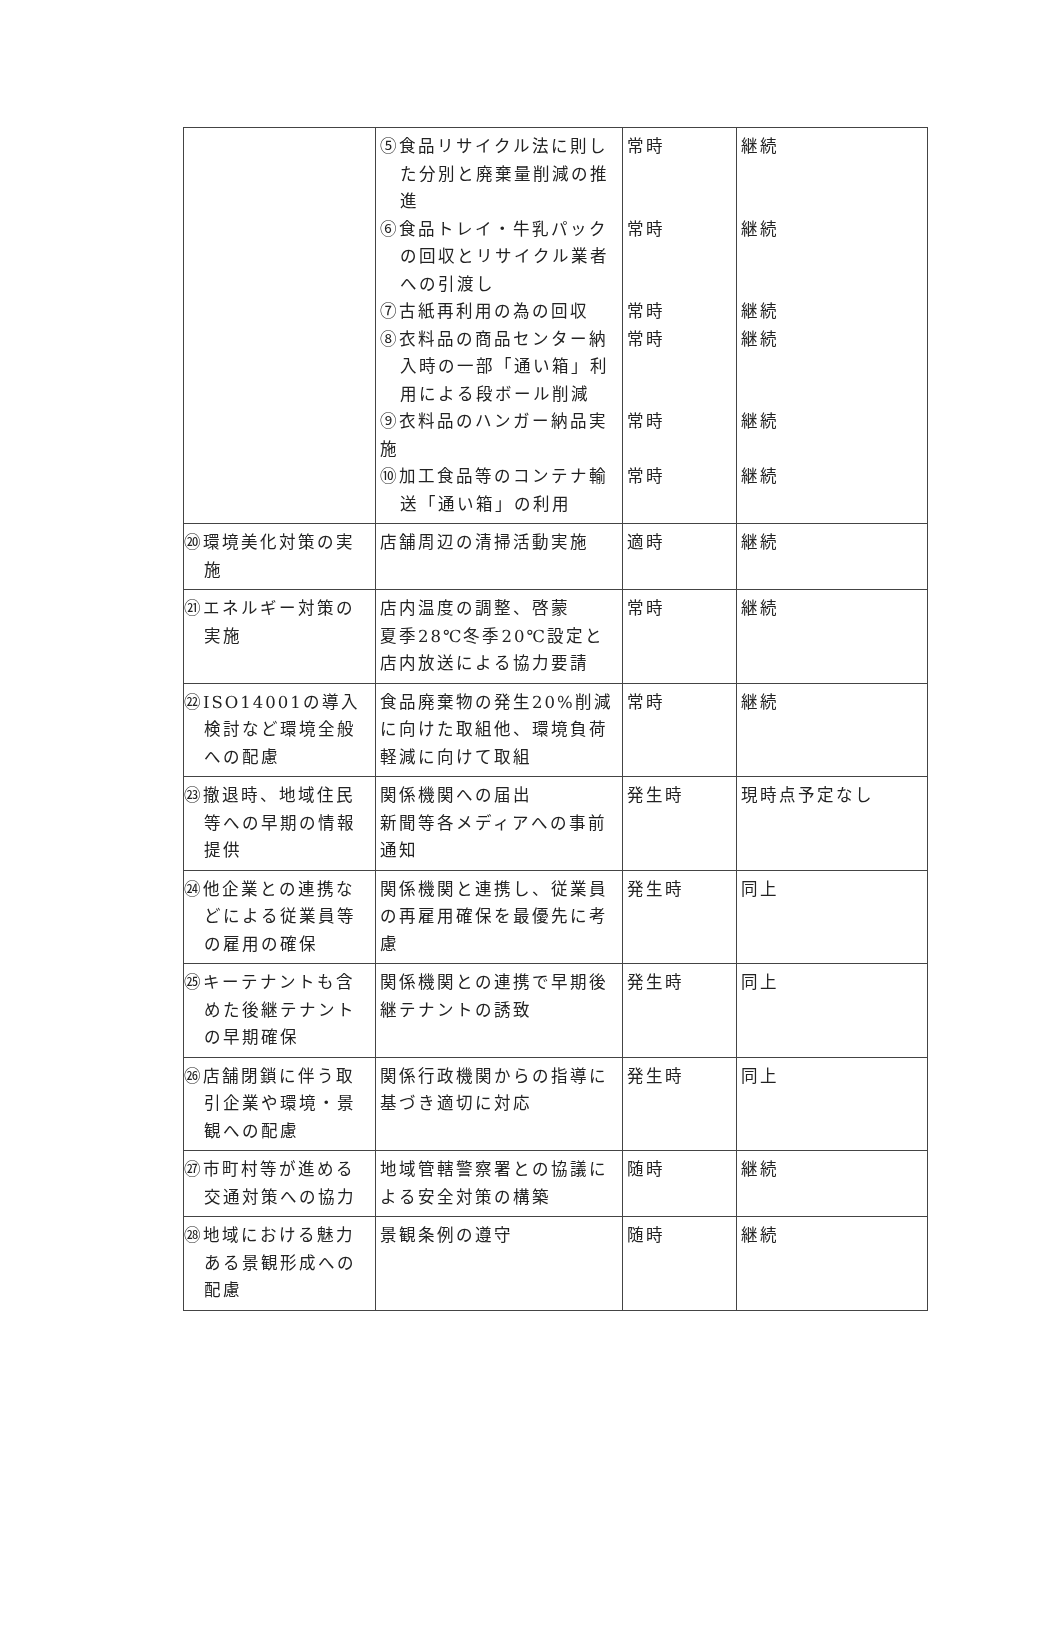| | ⑤食品リサイクル法に則した分別と廃棄量削減の推進 ⑥食品トレイ・牛乳パックの回収とリサイクル業者への引渡し ⑦古紙再利用の為の回収 ⑧衣料品の商品センター納入時の一部「通い箱」利用による段ボール削減 ⑨衣料品のハンガー納品実施 ⑩加工食品等のコンテナ輸送「通い箱」の利用 | 常時 常時 常時 常時 常時 常時 | 継続 継続 継続 継続 継続 継続 |
| ⑳環境美化対策の実施 | 店舗周辺の清掃活動実施 | 適時 | 継続 |
| ㉑エネルギー対策の実施 | 店内温度の調整、啓蒙 夏季28℃冬季20℃設定と店内放送による協力要請 | 常時 | 継続 |
| ㉒ISO14001の導入検討など環境全般への配慮 | 食品廃棄物の発生20%削減に向けた取組他、環境負荷軽減に向けて取組 | 常時 | 継続 |
| ㉓撤退時、地域住民等への早期の情報提供 | 関係機関への届出 新聞等各メディアへの事前通知 | 発生時 | 現時点予定なし |
| ㉔他企業との連携などによる従業員等の雇用の確保 | 関係機関と連携し、従業員の再雇用確保を最優先に考慮 | 発生時 | 同上 |
| ㉕キーテナントも含めた後継テナントの早期確保 | 関係機関との連携で早期後継テナントの誘致 | 発生時 | 同上 |
| ㉖店舗閉鎖に伴う取引企業や環境・景観への配慮 | 関係行政機関からの指導に基づき適切に対応 | 発生時 | 同上 |
| ㉗市町村等が進める交通対策への協力 | 地域管轄警察署との協議による安全対策の構築 | 随時 | 継続 |
| ㉘地域における魅力ある景観形成への配慮 | 景観条例の遵守 | 随時 | 継続 |